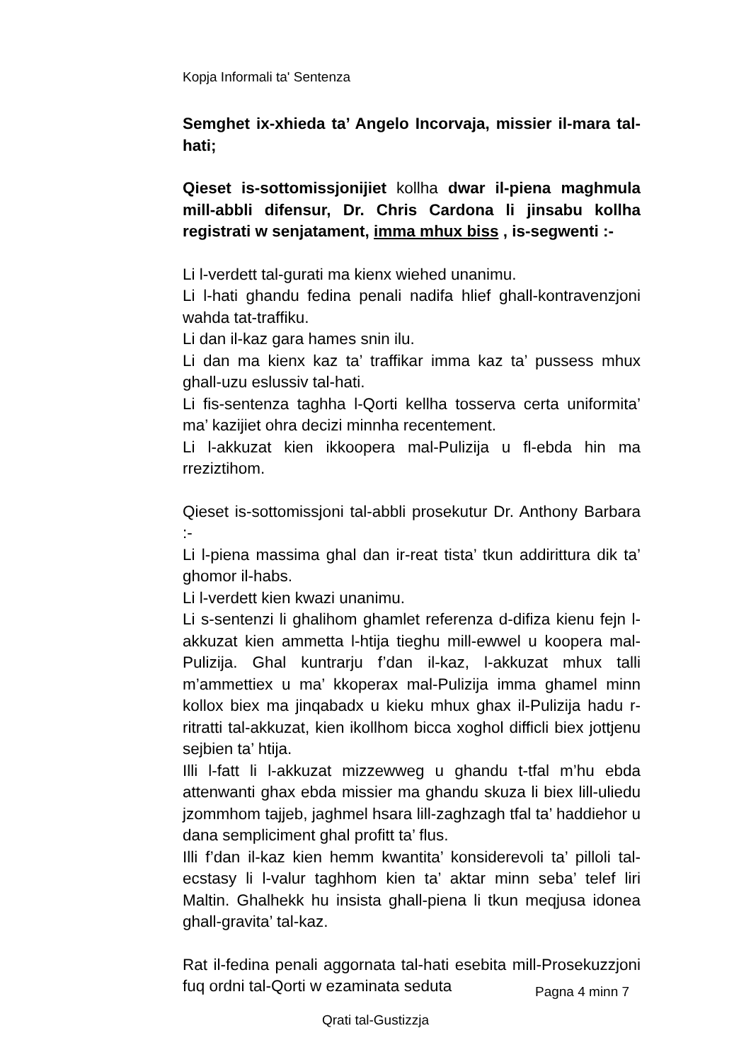Kopja Informali ta' Sentenza
Semghet ix-xhieda ta’ Angelo Incorvaja, missier il-mara tal-hati;
Qieset is-sottomissjonijiet kollha dwar il-piena maghmula mill-abbli difensur, Dr. Chris Cardona li jinsabu kollha registrati w senjatament, imma mhux biss , is-segwenti :-
Li l-verdett tal-gurati ma kienx wiehed unanimu.
Li l-hati ghandu fedina penali nadifa hlief ghall-kontravenzjoni wahda tat-traffiku.
Li dan il-kaz gara hames snin ilu.
Li dan ma kienx kaz ta’ traffikar imma kaz ta’ pussess mhux ghall-uzu eslussiv tal-hati.
Li fis-sentenza taghha l-Qorti kellha tosserva certa uniformita’ ma’ kazijiet ohra decizi minnha recentement.
Li l-akkuzat kien ikkoopera mal-Pulizija u fl-ebda hin ma rreziztihom.
Qieset is-sottomissjoni tal-abbli prosekutur Dr. Anthony Barbara :-
Li l-piena massima ghal dan ir-reat tista’ tkun addirittura dik ta’ ghomor il-habs.
Li l-verdett kien kwazi unanimu.
Li s-sentenzi li ghalihom ghamlet referenza d-difiza kienu fejn l-akkuzat kien ammetta l-htija tieghu mill-ewwel u koopera mal-Pulizija. Ghal kuntrarju f’dan il-kaz, l-akkuzat mhux talli m’ammettiex u ma’ kkoperax mal-Pulizija imma ghamel minn kollox biex ma jinqabadx u kieku mhux ghax il-Pulizija hadu r-ritratti tal-akkuzat, kien ikollhom bicca xoghol difficli biex jottjenu sejbien ta’ htija.
Illi l-fatt li l-akkuzat mizzewweg u ghandu t-tfal m’hu ebda attenwanti ghax ebda missier ma ghandu skuza li biex lill-uliedu jzommhom tajjeb, jaghmel hsara lill-zaghzagh tfal ta’ haddiehor u dana sempliciment ghal profitt ta’ flus.
Illi f’dan il-kaz kien hemm kwantita’ konsiderevoli ta’ pilloli tal-ecstasy li l-valur taghhom kien ta’ aktar minn seba’ telef liri Maltin. Ghalhekk hu insista ghall-piena li tkun meqjusa idonea ghall-gravita’ tal-kaz.
Rat il-fedina penali aggornata tal-hati esebita mill-Prosekuzzjoni fuq ordni tal-Qorti w ezaminata seduta
Pagna 4 minn 7
Qrati tal-Gustizzja